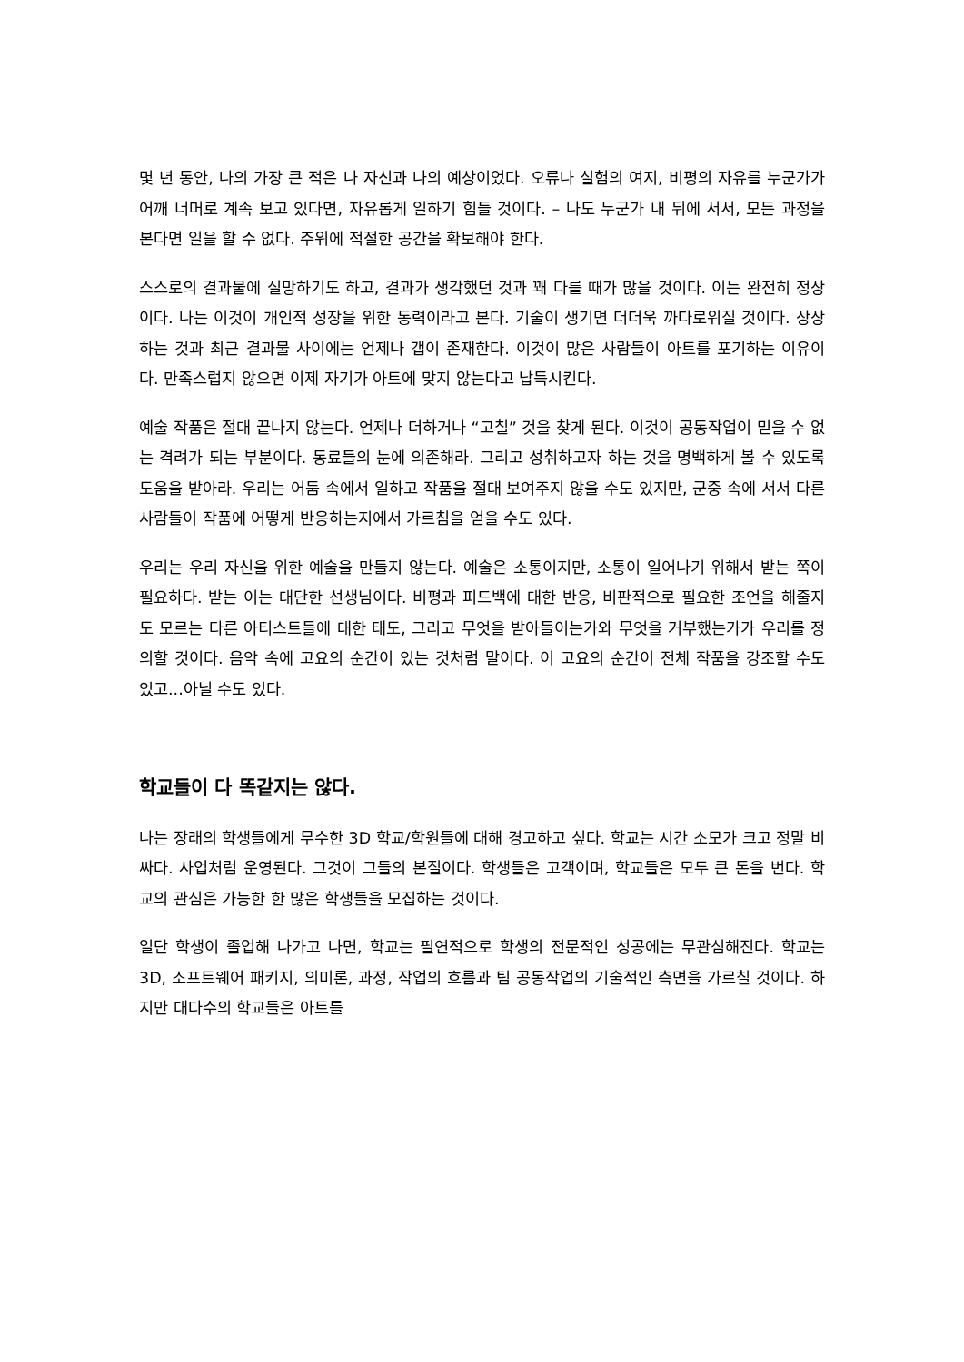몇 년 동안, 나의 가장 큰 적은 나 자신과 나의 예상이었다. 오류나 실험의 여지, 비평의 자유를 누군가가 어깨 너머로 계속 보고 있다면, 자유롭게 일하기 힘들 것이다. – 나도 누군가 내 뒤에 서서, 모든 과정을 본다면 일을 할 수 없다. 주위에 적절한 공간을 확보해야 한다.
스스로의 결과물에 실망하기도 하고, 결과가 생각했던 것과 꽤 다를 때가 많을 것이다. 이는 완전히 정상이다. 나는 이것이 개인적 성장을 위한 동력이라고 본다. 기술이 생기면 더더욱 까다로워질 것이다. 상상하는 것과 최근 결과물 사이에는 언제나 갭이 존재한다. 이것이 많은 사람들이 아트를 포기하는 이유이다. 만족스럽지 않으면 이제 자기가 아트에 맞지 않는다고 납득시킨다.
예술 작품은 절대 끝나지 않는다. 언제나 더하거나 “고칠” 것을 찾게 된다. 이것이 공동작업이 믿을 수 없는 격려가 되는 부분이다. 동료들의 눈에 의존해라. 그리고 성취하고자 하는 것을 명백하게 볼 수 있도록 도움을 받아라. 우리는 어둠 속에서 일하고 작품을 절대 보여주지 않을 수도 있지만, 군중 속에 서서 다른 사람들이 작품에 어떻게 반응하는지에서 가르침을 얻을 수도 있다.
우리는 우리 자신을 위한 예술을 만들지 않는다. 예술은 소통이지만, 소통이 일어나기 위해서 받는 쪽이 필요하다. 받는 이는 대단한 선생님이다. 비평과 피드백에 대한 반응, 비판적으로 필요한 조언을 해줄지도 모르는 다른 아티스트들에 대한 태도, 그리고 무엇을 받아들이는가와 무엇을 거부했는가가 우리를 정의할 것이다. 음악 속에 고요의 순간이 있는 것처럼 말이다. 이 고요의 순간이 전체 작품을 강조할 수도 있고...아닐 수도 있다.
학교들이 다 똑같지는 않다.
나는 장래의 학생들에게 무수한 3D 학교/학원들에 대해 경고하고 싶다. 학교는 시간 소모가 크고 정말 비싸다. 사업처럼 운영된다. 그것이 그들의 본질이다. 학생들은 고객이며, 학교들은 모두 큰 돈을 번다. 학교의 관심은 가능한 한 많은 학생들을 모집하는 것이다.
일단 학생이 졸업해 나가고 나면, 학교는 필연적으로 학생의 전문적인 성공에는 무관심해진다. 학교는 3D, 소프트웨어 패키지, 의미론, 과정, 작업의 흐름과 팀 공동작업의 기술적인 측면을 가르칠 것이다. 하지만 대다수의 학교들은 아트를